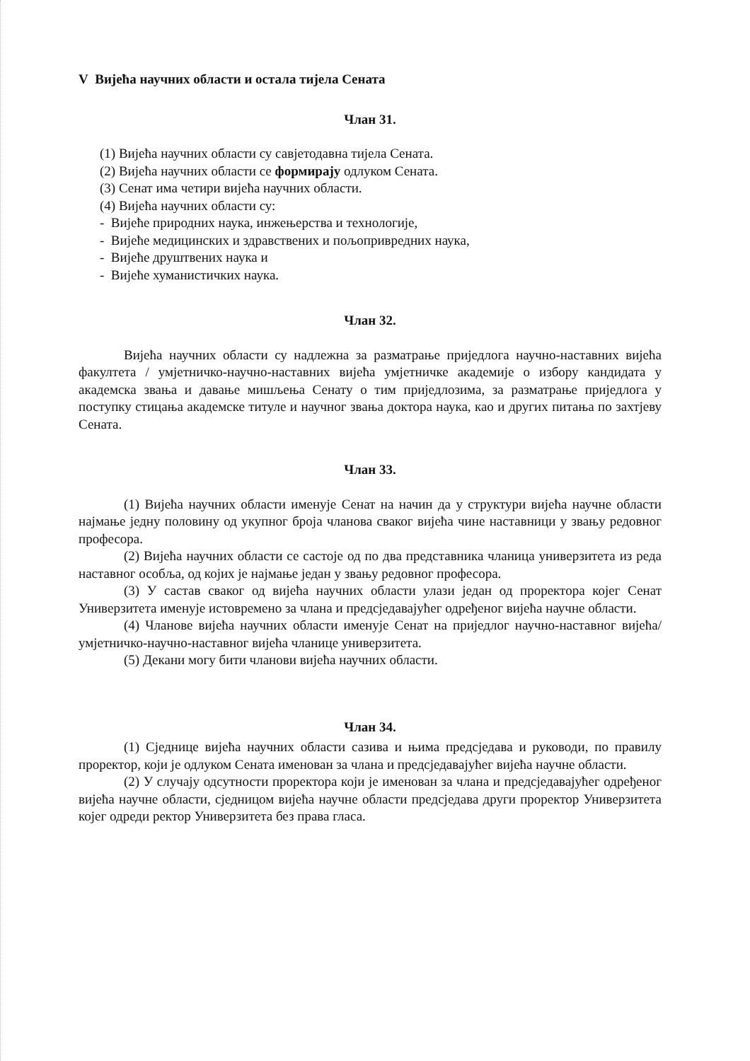V Вијећа научних области и остала тијела Сената
Члан 31.
(1) Вијећа научних области су савјетодавна тијела Сената.
(2) Вијећа научних области се формирају одлуком Сената.
(3) Сенат има четири вијећа научних области.
(4) Вијећа научних области су:
- Вијеће природних наука, инжењерства и технологије,
- Вијеће медицинских и здравствених и пољопривредних наука,
- Вијеће друштвених наука и
- Вијеће хуманистичких наука.
Члан 32.
Вијећа научних области су надлежна за разматрање приједлога научно-наставних вијећа факултета / умјетничко-научно-наставних вијећа умјетничке академије о избору кандидата у академска звања и давање мишљења Сенату о тим приједлозима, за разматрање приједлога у поступку стицања академске титуле и научног звања доктора наука, као и других питања по захтјеву Сената.
Члан 33.
(1) Вијећа научних области именује Сенат на начин да у структури вијећа научне области најмање једну половину од укупног броја чланова сваког вијећа чине наставници у звању редовног професора.
(2) Вијећа научних области се састоје од по два представника чланица универзитета из реда наставног особља, од којих је најмање један у звању редовног професора.
(3) У састав сваког од вијећа научних области улази један од проректора којег Сенат Универзитета именује истовремено за члана и предсједавајућег одређеног вијећа научне области.
(4) Чланове вијећа научних области именује Сенат на приједлог научно-наставног вијећа/умјетничко-научно-наставног вијећа чланице универзитета.
(5) Декани могу бити чланови вијећа научних области.
Члан 34.
(1) Сједнице вијећа научних области сазива и њима предсједава и руководи, по правилу проректор, који је одлуком Сената именован за члана и предсједавајућег вијећа научне области.
(2) У случају одсутности проректора који је именован за члана и предсједавајућег одређеног вијећа научне области, сједницом вијећа научне области предсједава други проректор Универзитета којег одреди ректор Универзитета без права гласа.